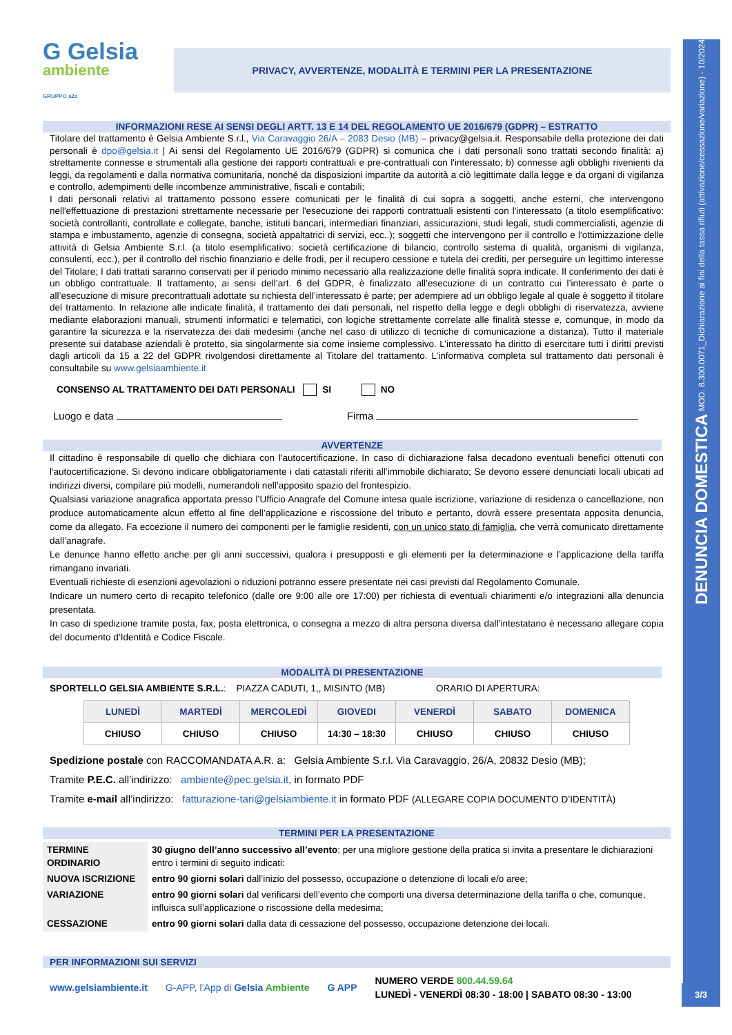DENUNCIA DOMESTICA MOD. 8.300.0071_Dichiarazione ai fini della tassa rifiuti (attivazione/cessazione/variazione) - 10/2024
3/3
G Gelsia
ambiente
GRUPPO a2a
PRIVACY, AVVERTENZE, MODALITÀ E TERMINI PER LA PRESENTAZIONE
INFORMAZIONI RESE AI SENSI DEGLI ARTT. 13 E 14 DEL REGOLAMENTO UE 2016/679 (GDPR) – ESTRATTO
Titolare del trattamento è Gelsia Ambiente S.r.l., Via Caravaggio 26/A – 2083 Desio (MB) – privacy@gelsia.it. Responsabile della protezione dei dati personali è dpo@gelsia.it | Ai sensi del Regolamento UE 2016/679 (GDPR) si comunica che i dati personali sono trattati secondo finalità: a) strettamente connesse e strumentali alla gestione dei rapporti contrattuali e pre-contrattuali con l'interessato; b) connesse agli obblighi rivenienti da leggi, da regolamenti e dalla normativa comunitaria, nonché da disposizioni impartite da autorità a ciò legittimate dalla legge e da organi di vigilanza e controllo, adempimenti delle incombenze amministrative, fiscali e contabili;
I dati personali relativi al trattamento possono essere comunicati per le finalità di cui sopra a soggetti, anche esterni, che intervengono nell'effettuazione di prestazioni strettamente necessarie per l'esecuzione dei rapporti contrattuali esistenti con l'interessato (a titolo esemplificativo: società controllanti, controllate e collegate, banche, istituti bancari, intermediari finanziari, assicurazioni, studi legali, studi commercialisti, agenzie di stampa e imbustamento, agenzie di consegna, società appaltatrici di servizi, ecc..); soggetti che intervengono per il controllo e l'ottimizzazione delle attività di Gelsia Ambiente S.r.l. (a titolo esemplificativo: società certificazione di bilancio, controllo sistema di qualità, organismi di vigilanza, consulenti, ecc.), per il controllo del rischio finanziario e delle frodi, per il recupero cessione e tutela dei crediti, per perseguire un legittimo interesse del Titolare; I dati trattati saranno conservati per il periodo minimo necessario alla realizzazione delle finalità sopra indicate. Il conferimento dei dati è un obbligo contrattuale. Il trattamento, ai sensi dell’art. 6 del GDPR, è finalizzato all’esecuzione di un contratto cui l’interessato è parte o all’esecuzione di misure precontrattuali adottate su richiesta dell’interessato è parte; per adempiere ad un obbligo legale al quale è soggetto il titolare del trattamento. In relazione alle indicate finalità, il trattamento dei dati personali, nel rispetto della legge e degli obblighi di riservatezza, avviene mediante elaborazioni manuali, strumenti informatici e telematici, con logiche strettamente correlate alle finalità stesse e, comunque, in modo da garantire la sicurezza e la riservatezza dei dati medesimi (anche nel caso di utilizzo di tecniche di comunicazione a distanza). Tutto il materiale presente sui database aziendali è protetto, sia singolarmente sia come insieme complessivo. L’interessato ha diritto di esercitare tutti i diritti previsti dagli articoli da 15 a 22 del GDPR rivolgendosi direttamente al Titolare del trattamento. L’informativa completa sul trattamento dati personali è consultabile su www.gelsiaambiente.it
CONSENSO AL TRATTAMENTO DEI DATI PERSONALI SI NO
Luogo e data Firma
AVVERTENZE
Il cittadino è responsabile di quello che dichiara con l'autocertificazione. In caso di dichiarazione falsa decadono eventuali benefici ottenuti con l'autocertificazione. Si devono indicare obbligatoriamente i dati catastali riferiti all’immobile dichiarato; Se devono essere denunciati locali ubicati ad indirizzi diversi, compilare più modelli, numerandoli nell’apposito spazio del frontespizio.
Qualsiasi variazione anagrafica apportata presso l’Ufficio Anagrafe del Comune intesa quale iscrizione, variazione di residenza o cancellazione, non produce automaticamente alcun effetto al fine dell’applicazione e riscossione del tributo e pertanto, dovrà essere presentata apposita denuncia, come da allegato. Fa eccezione il numero dei componenti per le famiglie residenti, con un unico stato di famiglia, che verrà comunicato direttamente dall’anagrafe.
Le denunce hanno effetto anche per gli anni successivi, qualora i presupposti e gli elementi per la determinazione e l’applicazione della tariffa rimangano invariati.
Eventuali richieste di esenzioni agevolazioni o riduzioni potranno essere presentate nei casi previsti dal Regolamento Comunale.
Indicare un numero certo di recapito telefonico (dalle ore 9:00 alle ore 17:00) per richiesta di eventuali chiarimenti e/o integrazioni alla denuncia presentata.
In caso di spedizione tramite posta, fax, posta elettronica, o consegna a mezzo di altra persona diversa dall’intestatario è necessario allegare copia del documento d’Identità e Codice Fiscale.
MODALITÀ DI PRESENTAZIONE
SPORTELLO GELSIA AMBIENTE S.R.L.: PIAZZA CADUTI, 1,, MISINTO (MB) ORARIO DI APERTURA:
| LUNEDÌ | MARTEDÌ | MERCOLEDÌ | GIOVEDI | VENERDÌ | SABATO | DOMENICA |
| --- | --- | --- | --- | --- | --- | --- |
| CHIUSO | CHIUSO | CHIUSO | 14:30 – 18:30 | CHIUSO | CHIUSO | CHIUSO |
Spedizione postale con RACCOMANDATA A.R. a: Gelsia Ambiente S.r.l. Via Caravaggio, 26/A, 20832 Desio (MB);
Tramite P.E.C. all’indirizzo: ambiente@pec.gelsia.it, in formato PDF
Tramite e-mail all’indirizzo: fatturazione-tari@gelsiambiente.it in formato PDF (ALLEGARE COPIA DOCUMENTO D’IDENTITÀ)
TERMINI PER LA PRESENTAZIONE
| TERMINE ORDINARIO | 30 giugno dell’anno successivo all’evento ; per una migliore gestione della pratica si invita a presentare le dichiarazioni entro i termini di seguito indicati: |
| NUOVA ISCRIZIONE | entro 90 giorni solari dall’inizio del possesso, occupazione o detenzione di locali e/o aree; |
| VARIAZIONE | entro 90 giorni solari dal verificarsi dell’evento che comporti una diversa determinazione della tariffa o che, comunque, influisca sull’applicazione o riscossione della medesima; |
| CESSAZIONE | entro 90 giorni solari dalla data di cessazione del possesso, occupazione detenzione dei locali. |
PER INFORMAZIONI SUI SERVIZI
www.gelsiambiente.it G-APP, l’App di Gelsia Ambiente G APP NUMERO VERDE 800.44.59.64
LUNEDÌ - VENERDÌ 08:30 - 18:00 | SABATO 08:30 - 13:00